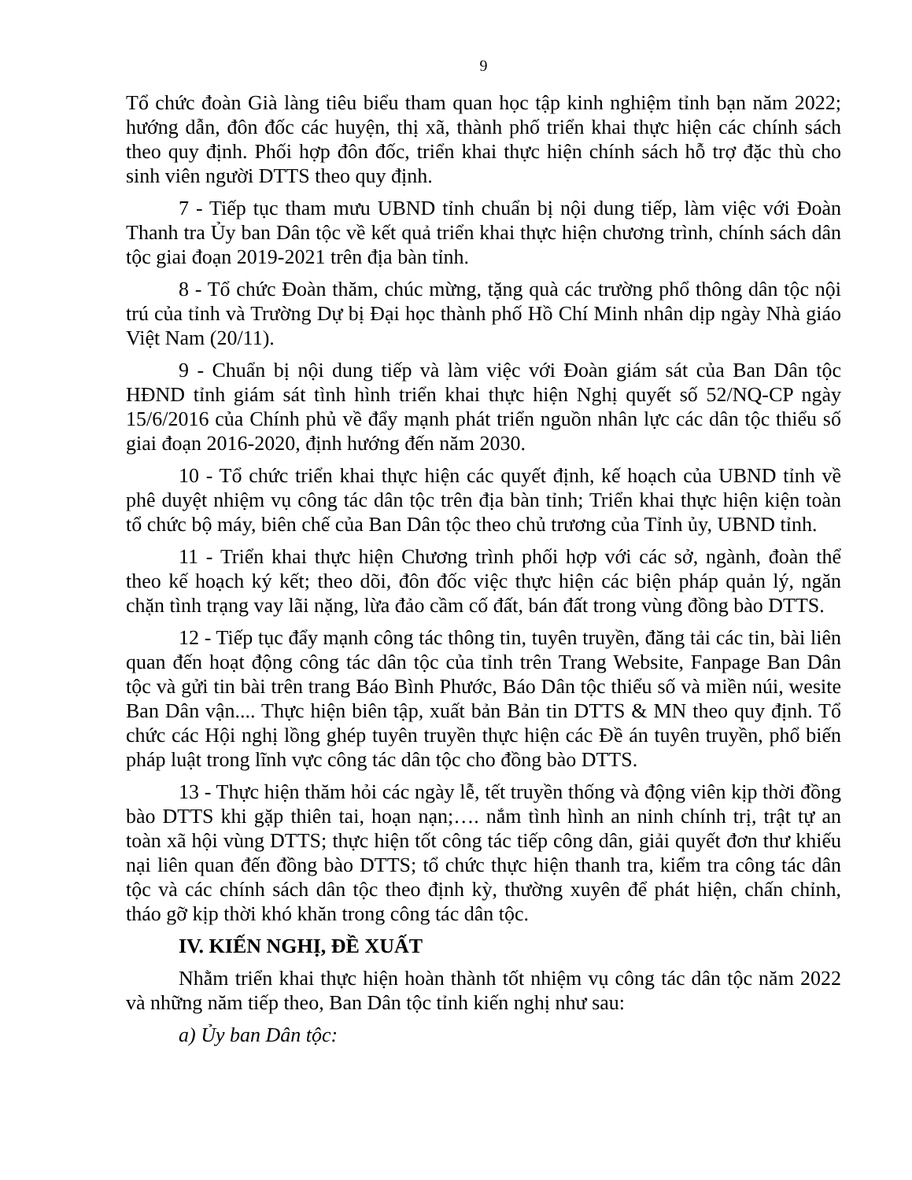9
Tổ chức đoàn Già làng tiêu biểu tham quan học tập kinh nghiệm tỉnh bạn năm 2022; hướng dẫn, đôn đốc các huyện, thị xã, thành phố triển khai thực hiện các chính sách theo quy định. Phối hợp đôn đốc, triển khai thực hiện chính sách hỗ trợ đặc thù cho sinh viên người DTTS theo quy định.
7 - Tiếp tục tham mưu UBND tỉnh chuẩn bị nội dung tiếp, làm việc với Đoàn Thanh tra Ủy ban Dân tộc về kết quả triển khai thực hiện chương trình, chính sách dân tộc giai đoạn 2019-2021 trên địa bàn tỉnh.
8 - Tổ chức Đoàn thăm, chúc mừng, tặng quà các trường phổ thông dân tộc nội trú của tỉnh và Trường Dự bị Đại học thành phố Hồ Chí Minh nhân dịp ngày Nhà giáo Việt Nam (20/11).
9 - Chuẩn bị nội dung tiếp và làm việc với Đoàn giám sát của Ban Dân tộc HĐND tỉnh giám sát tình hình triển khai thực hiện Nghị quyết số 52/NQ-CP ngày 15/6/2016 của Chính phủ về đẩy mạnh phát triển nguồn nhân lực các dân tộc thiểu số giai đoạn 2016-2020, định hướng đến năm 2030.
10 - Tổ chức triển khai thực hiện các quyết định, kế hoạch của UBND tỉnh về phê duyệt nhiệm vụ công tác dân tộc trên địa bàn tỉnh; Triển khai thực hiện kiện toàn tổ chức bộ máy, biên chế của Ban Dân tộc theo chủ trương của Tỉnh ủy, UBND tỉnh.
11 - Triển khai thực hiện Chương trình phối hợp với các sở, ngành, đoàn thể theo kế hoạch ký kết; theo dõi, đôn đốc việc thực hiện các biện pháp quản lý, ngăn chặn tình trạng vay lãi nặng, lừa đảo cầm cố đất, bán đất trong vùng đồng bào DTTS.
12 - Tiếp tục đẩy mạnh công tác thông tin, tuyên truyền, đăng tải các tin, bài liên quan đến hoạt động công tác dân tộc của tỉnh trên Trang Website, Fanpage Ban Dân tộc và gửi tin bài trên trang Báo Bình Phước, Báo Dân tộc thiểu số và miền núi, wesite Ban Dân vận.... Thực hiện biên tập, xuất bản Bản tin DTTS & MN theo quy định. Tổ chức các Hội nghị lồng ghép tuyên truyền thực hiện các Đề án tuyên truyền, phổ biến pháp luật trong lĩnh vực công tác dân tộc cho đồng bào DTTS.
13 - Thực hiện thăm hỏi các ngày lễ, tết truyền thống và động viên kịp thời đồng bào DTTS khi gặp thiên tai, hoạn nạn;…. nắm tình hình an ninh chính trị, trật tự an toàn xã hội vùng DTTS; thực hiện tốt công tác tiếp công dân, giải quyết đơn thư khiếu nại liên quan đến đồng bào DTTS; tổ chức thực hiện thanh tra, kiểm tra công tác dân tộc và các chính sách dân tộc theo định kỳ, thường xuyên để phát hiện, chấn chỉnh, tháo gỡ kịp thời khó khăn trong công tác dân tộc.
IV. KIẾN NGHỊ, ĐỀ XUẤT
Nhằm triển khai thực hiện hoàn thành tốt nhiệm vụ công tác dân tộc năm 2022 và những năm tiếp theo, Ban Dân tộc tỉnh kiến nghị như sau:
a) Ủy ban Dân tộc: